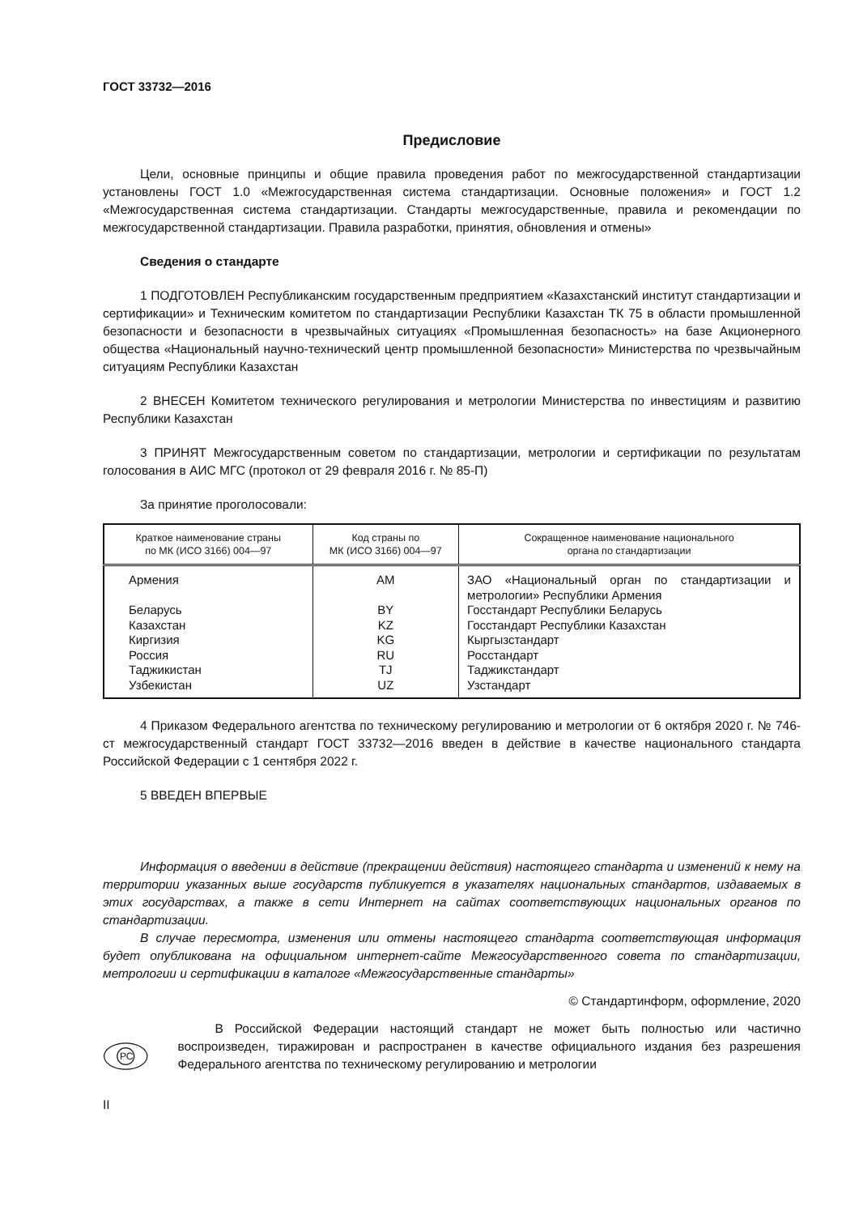ГОСТ 33732—2016
Предисловие
Цели, основные принципы и общие правила проведения работ по межгосударственной стандартизации установлены ГОСТ 1.0 «Межгосударственная система стандартизации. Основные положения» и ГОСТ 1.2 «Межгосударственная система стандартизации. Стандарты межгосударственные, правила и рекомендации по межгосударственной стандартизации. Правила разработки, принятия, обновления и отмены»
Сведения о стандарте
1 ПОДГОТОВЛЕН Республиканским государственным предприятием «Казахстанский институт стандартизации и сертификации» и Техническим комитетом по стандартизации Республики Казахстан ТК 75 в области промышленной безопасности и безопасности в чрезвычайных ситуациях «Промышленная безопасность» на базе Акционерного общества «Национальный научно-технический центр промышленной безопасности» Министерства по чрезвычайным ситуациям Республики Казахстан
2 ВНЕСЕН Комитетом технического регулирования и метрологии Министерства по инвестициям и развитию Республики Казахстан
3 ПРИНЯТ Межгосударственным советом по стандартизации, метрологии и сертификации по результатам голосования в АИС МГС (протокол от 29 февраля 2016 г. № 85-П)
За принятие проголосовали:
| Краткое наименование страны по МК (ИСО 3166) 004—97 | Код страны по МК (ИСО 3166) 004—97 | Сокращенное наименование национального органа по стандартизации |
| --- | --- | --- |
| Армения | AM | ЗАО «Национальный орган по стандартизации и метрологии» Республики Армения |
| Беларусь | BY | Госстандарт Республики Беларусь |
| Казахстан | KZ | Госстандарт Республики Казахстан |
| Киргизия | KG | Кыргызстандарт |
| Россия | RU | Росстандарт |
| Таджикистан | TJ | Таджикстандарт |
| Узбекистан | UZ | Узстандарт |
4 Приказом Федерального агентства по техническому регулированию и метрологии от 6 октября 2020 г. № 746-ст межгосударственный стандарт ГОСТ 33732—2016 введен в действие в качестве национального стандарта Российской Федерации с 1 сентября 2022 г.
5 ВВЕДЕН ВПЕРВЫЕ
Информация о введении в действие (прекращении действия) настоящего стандарта и изменений к нему на территории указанных выше государств публикуется в указателях национальных стандартов, издаваемых в этих государствах, а также в сети Интернет на сайтах соответствующих национальных органов по стандартизации.
В случае пересмотра, изменения или отмены настоящего стандарта соответствующая информация будет опубликована на официальном интернет-сайте Межгосударственного совета по стандартизации, метрологии и сертификации в каталоге «Межгосударственные стандарты»
© Стандартинформ, оформление, 2020
РС
В Российской Федерации настоящий стандарт не может быть полностью или частично воспроизведен, тиражирован и распространен в качестве официального издания без разрешения Федерального агентства по техническому регулированию и метрологии
II